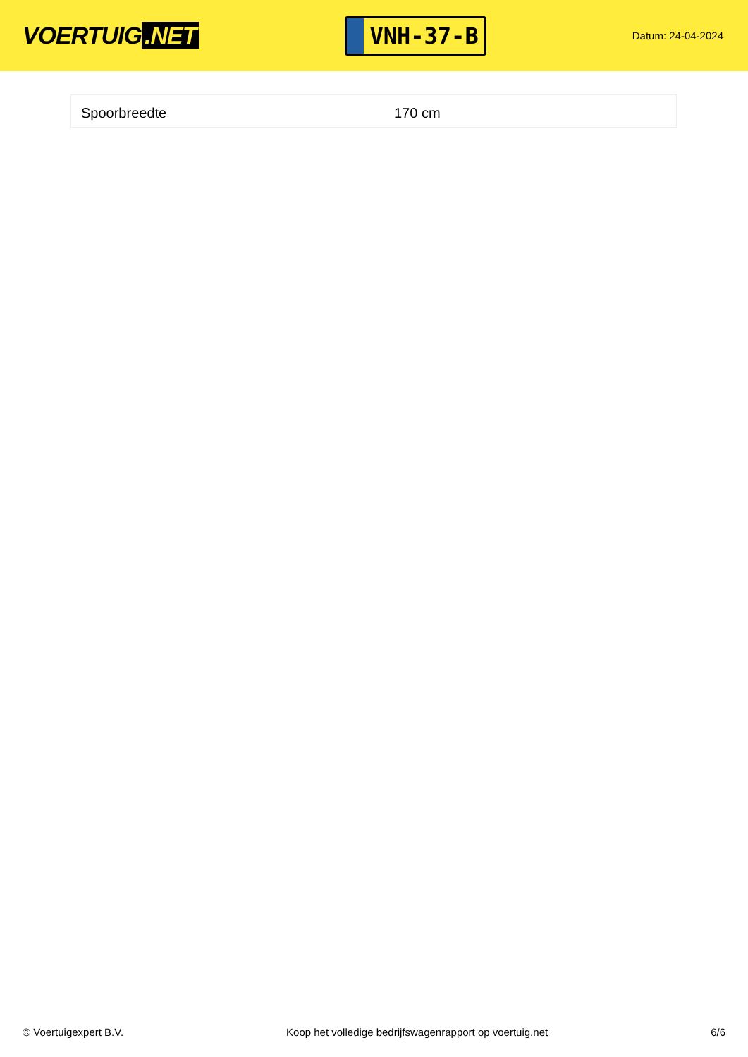VOERTUIG.NET
VNH-37-B
Datum: 24-04-2024
| Spoorbreedte | 170 cm |
© Voertuigexpert B.V. Koop het volledige bedrijfswagenrapport op voertuig.net 6/6